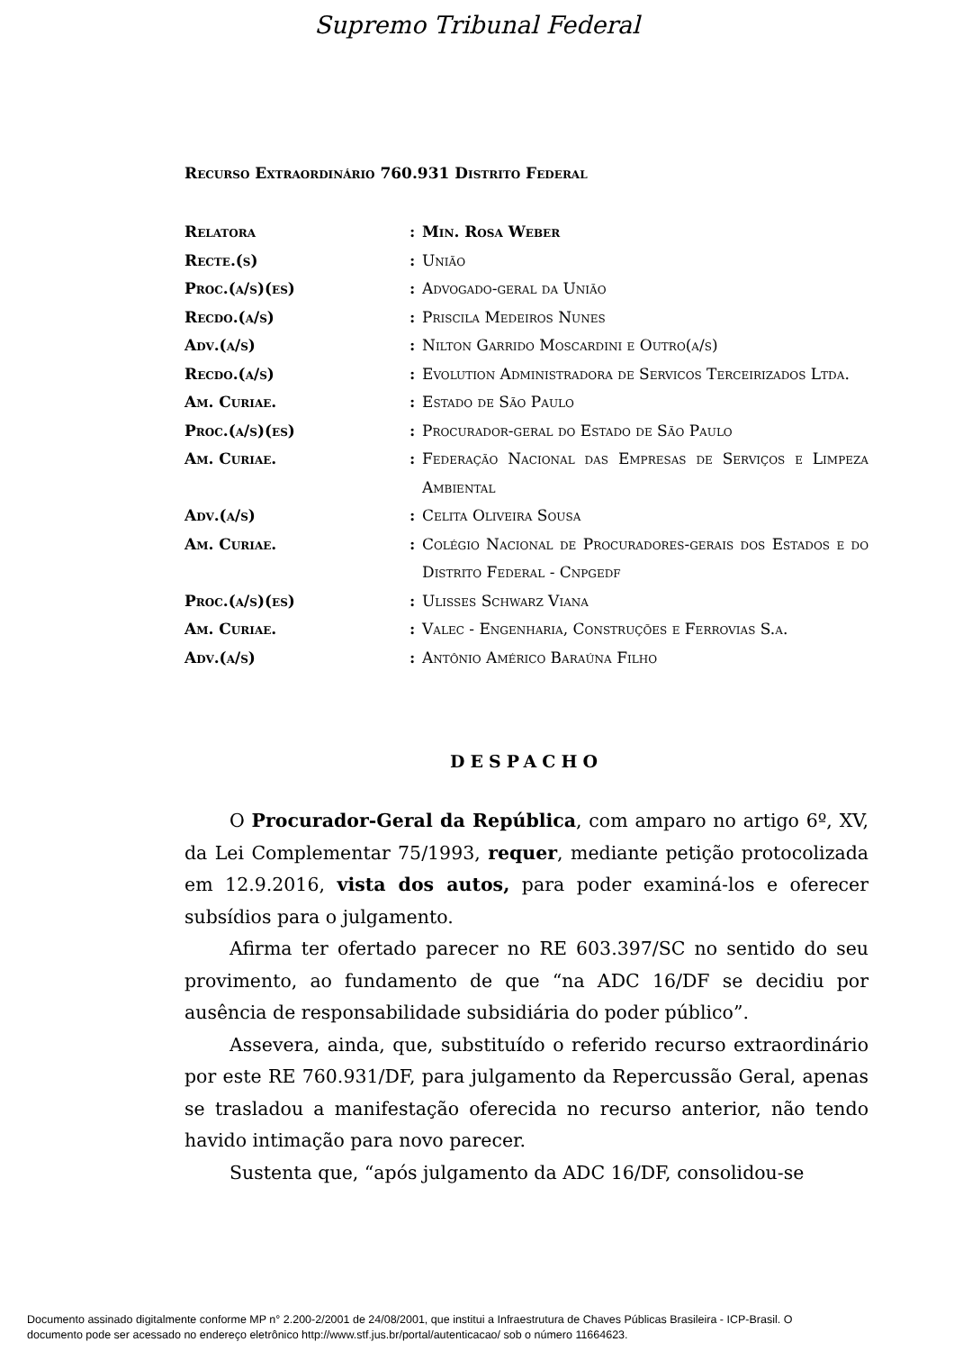Supremo Tribunal Federal
Recurso Extraordinário 760.931 Distrito Federal
| Relatora | : | Min. Rosa Weber |
| Recte.(s) | : | União |
| Proc.(a/s)(es) | : | Advogado-geral da União |
| Recdo.(a/s) | : | Priscila Medeiros Nunes |
| Adv.(a/s) | : | Nilton Garrido Moscardini e Outro(a/s) |
| Recdo.(a/s) | : | Evolution Administradora de Servicos Terceirizados Ltda. |
| Am. Curiae. | : | Estado de São Paulo |
| Proc.(a/s)(es) | : | Procurador-geral do Estado de São Paulo |
| Am. Curiae. | : | Federação Nacional das Empresas de Serviços e Limpeza Ambiental |
| Adv.(a/s) | : | Celita Oliveira Sousa |
| Am. Curiae. | : | Colégio Nacional de Procuradores-gerais dos Estados e do Distrito Federal - Cnpgedf |
| Proc.(a/s)(es) | : | Ulisses Schwarz Viana |
| Am. Curiae. | : | Valec - Engenharia, Construções e Ferrovias S.a. |
| Adv.(a/s) | : | Antônio Américo Baraúna Filho |
DESPACHO
O Procurador-Geral da República, com amparo no artigo 6º, XV, da Lei Complementar 75/1993, requer, mediante petição protocolizada em 12.9.2016, vista dos autos, para poder examiná-los e oferecer subsídios para o julgamento.
Afirma ter ofertado parecer no RE 603.397/SC no sentido do seu provimento, ao fundamento de que “na ADC 16/DF se decidiu por ausência de responsabilidade subsidiária do poder público”.
Assevera, ainda, que, substituído o referido recurso extraordinário por este RE 760.931/DF, para julgamento da Repercussão Geral, apenas se trasladou a manifestação oferecida no recurso anterior, não tendo havido intimação para novo parecer.
Sustenta que, “após julgamento da ADC 16/DF, consolidou-se
Documento assinado digitalmente conforme MP n° 2.200-2/2001 de 24/08/2001, que institui a Infraestrutura de Chaves Públicas Brasileira - ICP-Brasil. O
documento pode ser acessado no endereço eletrônico http://www.stf.jus.br/portal/autenticacao/ sob o número 11664623.